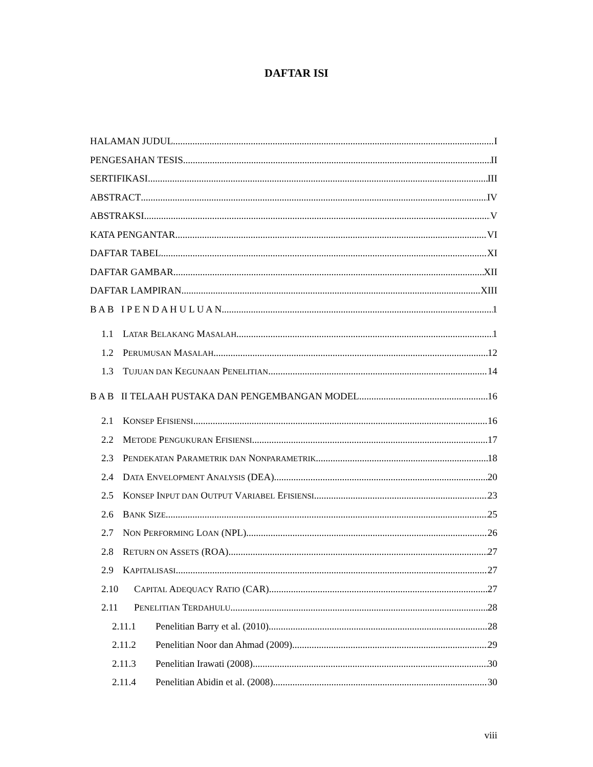DAFTAR ISI
HALAMAN JUDUL I
PENGESAHAN TESIS II
SERTIFIKASI III
ABSTRACT IV
ABSTRAKSI V
KATA PENGANTAR VI
DAFTAR TABEL XI
DAFTAR GAMBAR XII
DAFTAR LAMPIRAN XIII
B A B I P E N D A H U L U A N 1
1.1 LATAR BELAKANG MASALAH 1
1.2 PERUMUSAN MASALAH 12
1.3 TUJUAN DAN KEGUNAAN PENELITIAN 14
B A B II TELAAH PUSTAKA DAN PENGEMBANGAN MODEL 16
2.1 KONSEP EFISIENSI 16
2.2 METODE PENGUKURAN EFISIENSI 17
2.3 PENDEKATAN PARAMETRIK DAN NONPARAMETRIK 18
2.4 DATA ENVELOPMENT ANALYSIS (DEA) 20
2.5 KONSEP INPUT DAN OUTPUT VARIABEL EFISIENSI 23
2.6 BANK SIZE 25
2.7 NON PERFORMING LOAN (NPL) 26
2.8 RETURN ON ASSETS (ROA) 27
2.9 KAPITALISASI 27
2.10 CAPITAL ADEQUACY RATIO (CAR) 27
2.11 PENELITIAN TERDAHULU 28
2.11.1 Penelitian Barry et al. (2010) 28
2.11.2 Penelitian Noor dan Ahmad (2009) 29
2.11.3 Penelitian Irawati (2008) 30
2.11.4 Penelitian Abidin et al. (2008) 30
viii